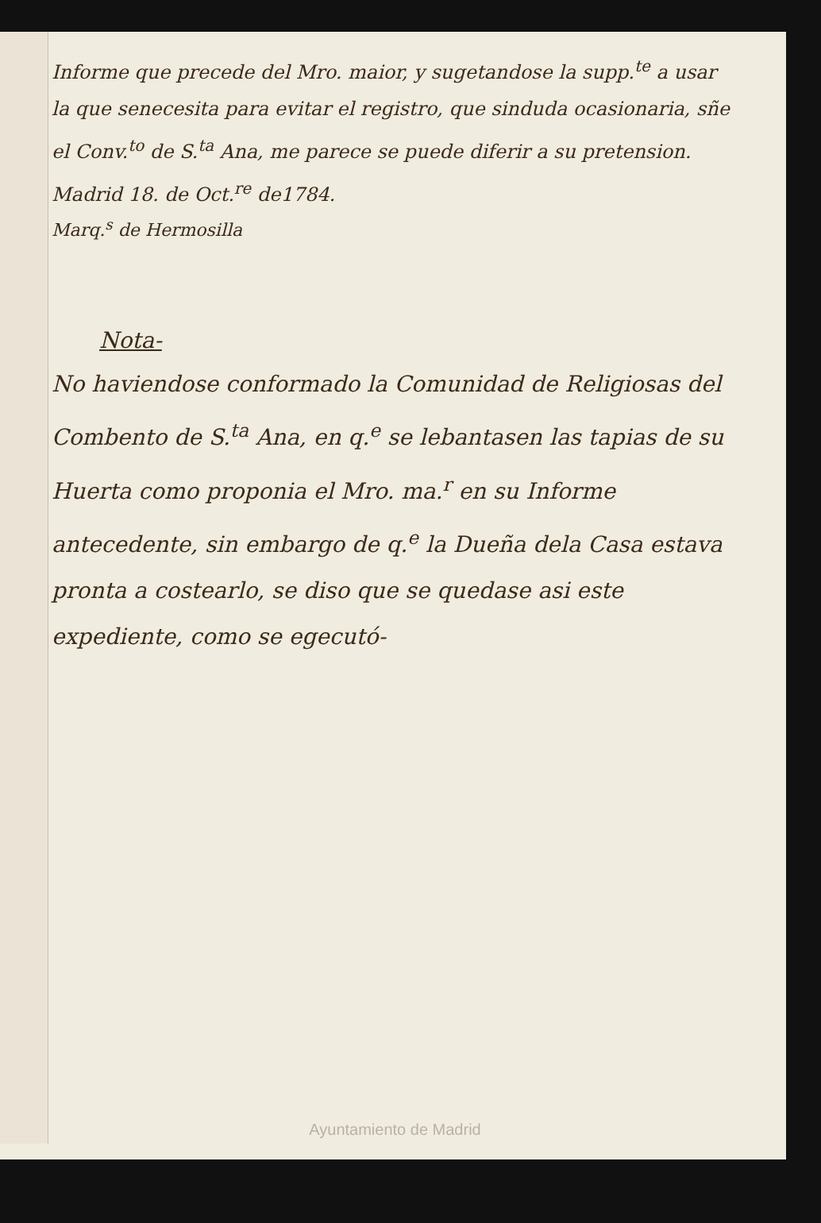Informe que precede del Mro. maior, y sugetandose la supp.<sup>te</sup> a usar la que senecesita para evitar el registro, que sinduda ocasionaria, sñe el Conv.<sup>to</sup> de S.<sup>ta</sup> Ana, me parece se puede diferir a su pretension. Madrid 18. de Oct.<sup>re</sup> de1784.
Marq.<sup>s</sup> de Hermosilla
Nota-
No haviendose conformado la Comunidad de Religiosas del Combento de S.<sup>ta</sup> Ana, en q.<sup>e</sup> se lebantasen las tapias de su Huerta como proponia el Mro. ma.<sup>r</sup> en su Informe antecedente, sin embargo de q.<sup>e</sup> la Dueña dela Casa estava pronta a costearlo, se diso que se quedase asi este expediente, como se egecutó-
Ayuntamiento de Madrid